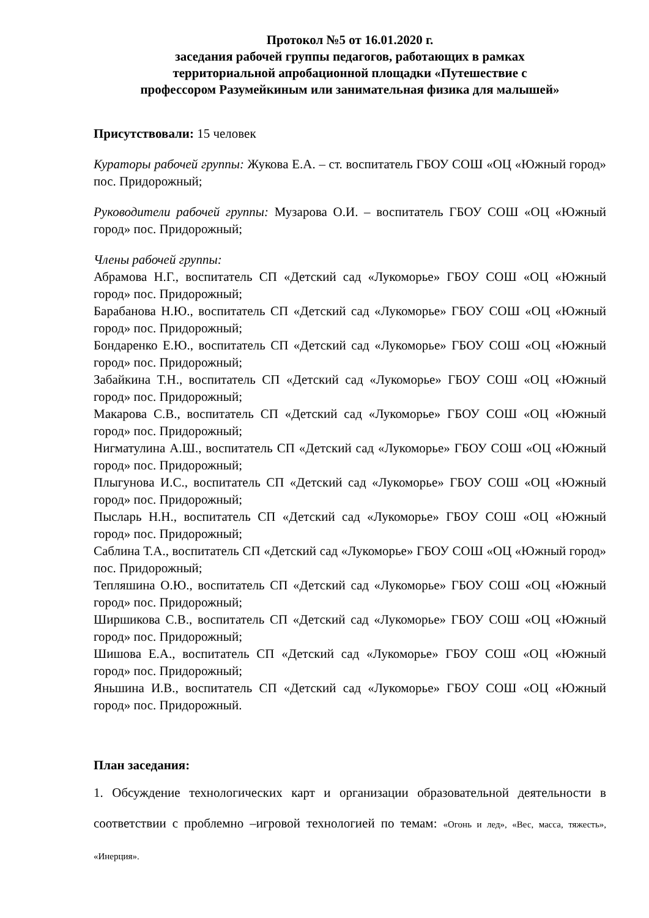Протокол №5 от 16.01.2020 г.
заседания рабочей группы педагогов, работающих в рамках
территориальной апробационной площадки «Путешествие с
профессором Разумейкиным или занимательная физика для малышей»
Присутствовали: 15 человек
Кураторы рабочей группы: Жукова Е.А. – ст. воспитатель ГБОУ СОШ «ОЦ «Южный город» пос. Придорожный;
Руководители рабочей группы: Музарова О.И. – воспитатель ГБОУ СОШ «ОЦ «Южный город» пос. Придорожный;
Члены рабочей группы:
Абрамова Н.Г., воспитатель СП «Детский сад «Лукоморье» ГБОУ СОШ «ОЦ «Южный город» пос. Придорожный;
Барабанова Н.Ю., воспитатель СП «Детский сад «Лукоморье» ГБОУ СОШ «ОЦ «Южный город» пос. Придорожный;
Бондаренко Е.Ю., воспитатель СП «Детский сад «Лукоморье» ГБОУ СОШ «ОЦ «Южный город» пос. Придорожный;
Забайкина Т.Н., воспитатель СП «Детский сад «Лукоморье» ГБОУ СОШ «ОЦ «Южный город» пос. Придорожный;
Макарова С.В., воспитатель СП «Детский сад «Лукоморье» ГБОУ СОШ «ОЦ «Южный город» пос. Придорожный;
Нигматулина А.Ш., воспитатель СП «Детский сад «Лукоморье» ГБОУ СОШ «ОЦ «Южный город» пос. Придорожный;
Плыгунова И.С., воспитатель СП «Детский сад «Лукоморье» ГБОУ СОШ «ОЦ «Южный город» пос. Придорожный;
Пысларь Н.Н., воспитатель СП «Детский сад «Лукоморье» ГБОУ СОШ «ОЦ «Южный город» пос. Придорожный;
Саблина Т.А., воспитатель СП «Детский сад «Лукоморье» ГБОУ СОШ «ОЦ «Южный город» пос. Придорожный;
Тепляшина О.Ю., воспитатель СП «Детский сад «Лукоморье» ГБОУ СОШ «ОЦ «Южный город» пос. Придорожный;
Ширшикова С.В., воспитатель СП «Детский сад «Лукоморье» ГБОУ СОШ «ОЦ «Южный город» пос. Придорожный;
Шишова Е.А., воспитатель СП «Детский сад «Лукоморье» ГБОУ СОШ «ОЦ «Южный город» пос. Придорожный;
Яньшина И.В., воспитатель СП «Детский сад «Лукоморье» ГБОУ СОШ «ОЦ «Южный город» пос. Придорожный.
План заседания:
1. Обсуждение технологических карт и организации образовательной деятельности в соответствии с проблемно –игровой технологией по темам: «Огонь и лед», «Вес, масса, тяжесть», «Инерция».